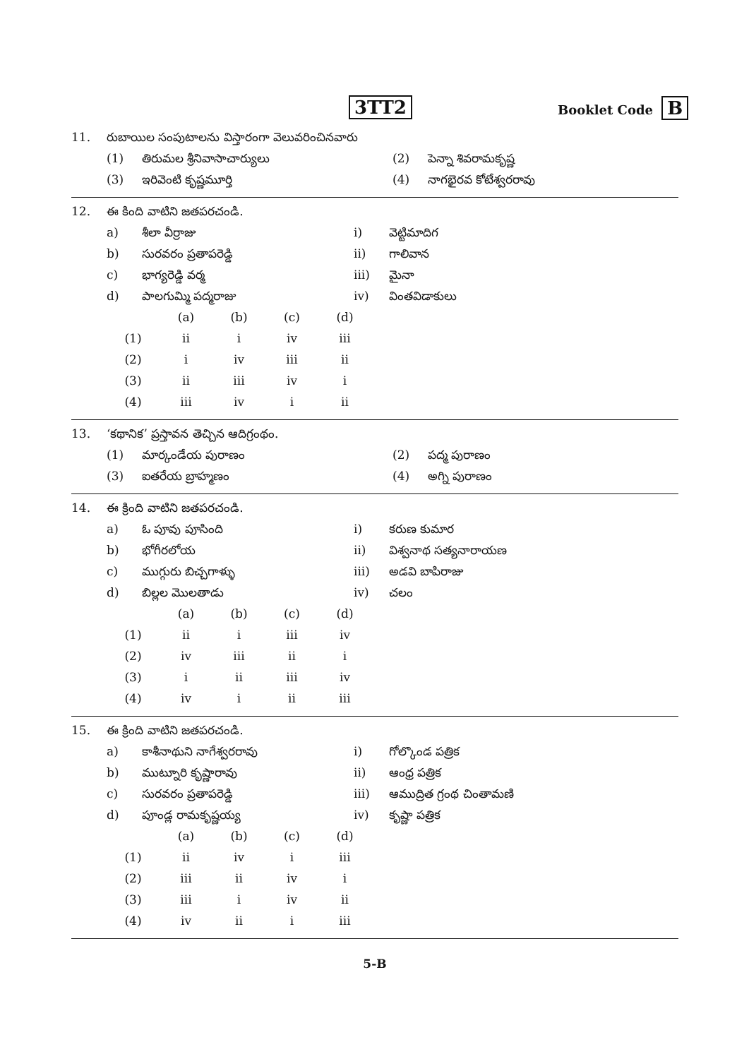3TT2 Booklet Code B
| 11. | రుబాయిల సంపుటాలను విస్తారంగా వెలువరించినవారు | | | |
| | (1) | తిరుమల శ్రీనివాసాచార్యులు | (2) | పెన్నా శివరామకృష్ణ |
| | (3) | ఇరివెంటి కృష్ణమూర్తి | (4) | నాగభైరవ కోటేశ్వరరావు |
| 12. | ఈ కింది వాటిని జతపరచండి. | | | |
| | a) | శీలా వీర్రాజు | i) | వెట్టిమాదిగ |
| | b) | సురవరం ప్రతాపరెడ్డి | ii) | గాలివాన |
| | c) | భాగ్యరెడ్డి వర్మ | iii) | మైనా |
| | d) | పాలగుమ్మి పద్మరాజు | iv) | వింతవిడాకులు |
| | (a) | (b) | (c) | (d) |
| (1) | ii | i | iv | iii |
| (2) | i | iv | iii | ii |
| (3) | ii | iii | iv | i |
| (4) | iii | iv | i | ii |
| 13. | ‘కథానిక’ ప్రస్తావన తెచ్చిన ఆదిగ్రంథం. | | | |
| | (1) | మార్కండేయ పురాణం | (2) | పద్మ పురాణం |
| | (3) | ఐతరేయ బ్రాహ్మణం | (4) | అగ్ని పురాణం |
| 14. | ఈ క్రింది వాటిని జతపరచండి. | | | |
| | a) | ఓ పూవు పూసింది | i) | కరుణ కుమార |
| | b) | భోగీరలోయ | ii) | విశ్వనాథ సత్యనారాయణ |
| | c) | ముగ్గురు బిచ్చగాళ్ళు | iii) | అడవి బాపిరాజు |
| | d) | బిల్లల మొలతాడు | iv) | చలం |
| | (a) | (b) | (c) | (d) |
| (1) | ii | i | iii | iv |
| (2) | iv | iii | ii | i |
| (3) | i | ii | iii | iv |
| (4) | iv | i | ii | iii |
| 15. | ఈ క్రింది వాటిని జతపరచండి. | | | |
| | a) | కాశీనాథుని నాగేశ్వరరావు | i) | గోల్కొండ పత్రిక |
| | b) | ముట్నూరి కృష్ణారావు | ii) | ఆంధ్ర పత్రిక |
| | c) | సురవరం ప్రతాపరెడ్డి | iii) | ఆముద్రిత గ్రంథ చింతామణి |
| | d) | పూండ్ల రామకృష్ణయ్య | iv) | కృష్ణా పత్రిక |
| | (a) | (b) | (c) | (d) |
| (1) | ii | iv | i | iii |
| (2) | iii | ii | iv | i |
| (3) | iii | i | iv | ii |
| (4) | iv | ii | i | iii |
5-B